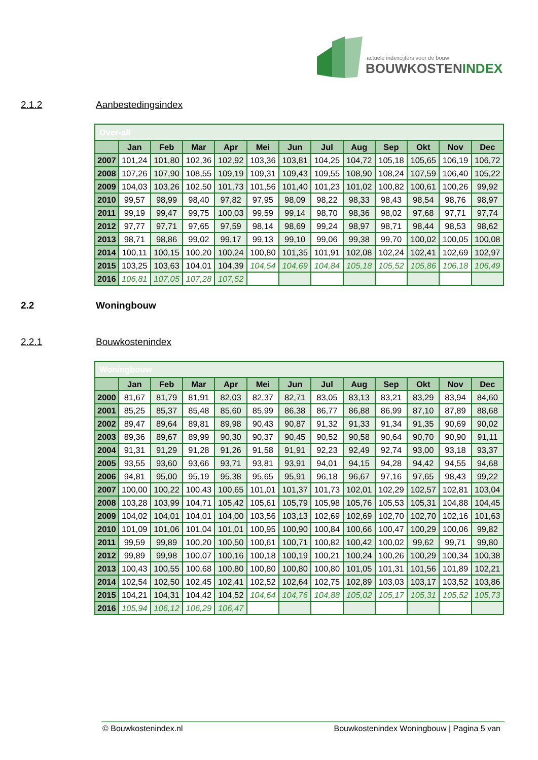actuele indexcijfers voor de bouw
BOUWKOSTENINDEX
2.1.2 Aanbestedingsindex
| Over-all | | | | | | | | | | | | |
| | Jan | Feb | Mar | Apr | Mei | Jun | Jul | Aug | Sep | Okt | Nov | Dec |
| 2007 | 101,24 | 101,80 | 102,36 | 102,92 | 103,36 | 103,81 | 104,25 | 104,72 | 105,18 | 105,65 | 106,19 | 106,72 |
| 2008 | 107,26 | 107,90 | 108,55 | 109,19 | 109,31 | 109,43 | 109,55 | 108,90 | 108,24 | 107,59 | 106,40 | 105,22 |
| 2009 | 104,03 | 103,26 | 102,50 | 101,73 | 101,56 | 101,40 | 101,23 | 101,02 | 100,82 | 100,61 | 100,26 | 99,92 |
| 2010 | 99,57 | 98,99 | 98,40 | 97,82 | 97,95 | 98,09 | 98,22 | 98,33 | 98,43 | 98,54 | 98,76 | 98,97 |
| 2011 | 99,19 | 99,47 | 99,75 | 100,03 | 99,59 | 99,14 | 98,70 | 98,36 | 98,02 | 97,68 | 97,71 | 97,74 |
| 2012 | 97,77 | 97,71 | 97,65 | 97,59 | 98,14 | 98,69 | 99,24 | 98,97 | 98,71 | 98,44 | 98,53 | 98,62 |
| 2013 | 98,71 | 98,86 | 99,02 | 99,17 | 99,13 | 99,10 | 99,06 | 99,38 | 99,70 | 100,02 | 100,05 | 100,08 |
| 2014 | 100,11 | 100,15 | 100,20 | 100,24 | 100,80 | 101,35 | 101,91 | 102,08 | 102,24 | 102,41 | 102,69 | 102,97 |
| 2015 | 103,25 | 103,63 | 104,01 | 104,39 | 104,54 | 104,69 | 104,84 | 105,18 | 105,52 | 105,86 | 106,18 | 106,49 |
| 2016 | 106,81 | 107,05 | 107,28 | 107,52 | | | | | | | | |
2.2 Woningbouw
2.2.1 Bouwkostenindex
| Woningbouw | | | | | | | | | | | | |
| | Jan | Feb | Mar | Apr | Mei | Jun | Jul | Aug | Sep | Okt | Nov | Dec |
| 2000 | 81,67 | 81,79 | 81,91 | 82,03 | 82,37 | 82,71 | 83,05 | 83,13 | 83,21 | 83,29 | 83,94 | 84,60 |
| 2001 | 85,25 | 85,37 | 85,48 | 85,60 | 85,99 | 86,38 | 86,77 | 86,88 | 86,99 | 87,10 | 87,89 | 88,68 |
| 2002 | 89,47 | 89,64 | 89,81 | 89,98 | 90,43 | 90,87 | 91,32 | 91,33 | 91,34 | 91,35 | 90,69 | 90,02 |
| 2003 | 89,36 | 89,67 | 89,99 | 90,30 | 90,37 | 90,45 | 90,52 | 90,58 | 90,64 | 90,70 | 90,90 | 91,11 |
| 2004 | 91,31 | 91,29 | 91,28 | 91,26 | 91,58 | 91,91 | 92,23 | 92,49 | 92,74 | 93,00 | 93,18 | 93,37 |
| 2005 | 93,55 | 93,60 | 93,66 | 93,71 | 93,81 | 93,91 | 94,01 | 94,15 | 94,28 | 94,42 | 94,55 | 94,68 |
| 2006 | 94,81 | 95,00 | 95,19 | 95,38 | 95,65 | 95,91 | 96,18 | 96,67 | 97,16 | 97,65 | 98,43 | 99,22 |
| 2007 | 100,00 | 100,22 | 100,43 | 100,65 | 101,01 | 101,37 | 101,73 | 102,01 | 102,29 | 102,57 | 102,81 | 103,04 |
| 2008 | 103,28 | 103,99 | 104,71 | 105,42 | 105,61 | 105,79 | 105,98 | 105,76 | 105,53 | 105,31 | 104,88 | 104,45 |
| 2009 | 104,02 | 104,01 | 104,01 | 104,00 | 103,56 | 103,13 | 102,69 | 102,69 | 102,70 | 102,70 | 102,16 | 101,63 |
| 2010 | 101,09 | 101,06 | 101,04 | 101,01 | 100,95 | 100,90 | 100,84 | 100,66 | 100,47 | 100,29 | 100,06 | 99,82 |
| 2011 | 99,59 | 99,89 | 100,20 | 100,50 | 100,61 | 100,71 | 100,82 | 100,42 | 100,02 | 99,62 | 99,71 | 99,80 |
| 2012 | 99,89 | 99,98 | 100,07 | 100,16 | 100,18 | 100,19 | 100,21 | 100,24 | 100,26 | 100,29 | 100,34 | 100,38 |
| 2013 | 100,43 | 100,55 | 100,68 | 100,80 | 100,80 | 100,80 | 100,80 | 101,05 | 101,31 | 101,56 | 101,89 | 102,21 |
| 2014 | 102,54 | 102,50 | 102,45 | 102,41 | 102,52 | 102,64 | 102,75 | 102,89 | 103,03 | 103,17 | 103,52 | 103,86 |
| 2015 | 104,21 | 104,31 | 104,42 | 104,52 | 104,64 | 104,76 | 104,88 | 105,02 | 105,17 | 105,31 | 105,52 | 105,73 |
| 2016 | 105,94 | 106,12 | 106,29 | 106,47 | | | | | | | | |
© Bouwkostenindex.nl Bouwkostenindex Woningbouw | Pagina 5 van